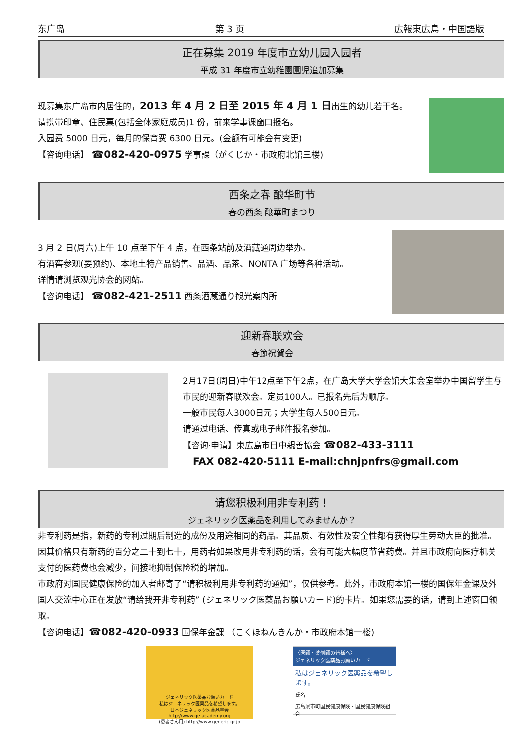东广岛 第 3 页 広報東広島・中国語版
正在募集 2019 年度市立幼儿园入园者
平成 31 年度市立幼稚園園児追加募集
现募集东广岛市内居住的，2013 年 4 月 2 日至 2015 年 4 月 1 日出生的幼儿若干名。
请携带印章、住民票(包括全体家庭成员)1 份，前来学事课窗口报名。
入园费 5000 日元，每月的保育费 6300 日元。(金额有可能会有变更)
【咨询电话】 ☎082-420-0975 学事課（がくじか・市政府北馆三楼)
西条之春 酿华町节
春の西条 醸華町まつり
3 月 2 日(周六)上午 10 点至下午 4 点，在西条站前及酒藏通周边举办。
有酒窖参观(要预约)、本地土特产品销售、品酒、品茶、NONTA 广场等各种活动。
详情请浏览观光协会的网站。
【咨询电话】 ☎082-421-2511 西条酒蔵通り観光案内所
迎新春联欢会
春節祝賀会
2月17日(周日)中午12点至下午2点，在广岛大学大学会馆大集会室举办中国留学生与市民的迎新春联欢会。定员100人。已报名先后为顺序。
一般市民每人3000日元；大学生每人500日元。
请通过电话、传真或电子邮件报名参加。
【咨询·申请】東広島市日中親善協会 ☎082-433-3111
FAX 082-420-5111 E-mail:chnjpnfrs@gmail.com
请您积极利用非专利药！
ジェネリック医薬品を利用してみませんか？
非专利药是指，新药的专利过期后制造的成份及用途相同的药品。其品质、有效性及安全性都有获得厚生劳动大臣的批准。因其价格只有新药的百分之二十到七十，用药者如果改用非专利药的话，会有可能大幅度节省药费。并且市政府向医疗机关支付的医药费也会减少，间接地抑制保险税的增加。
市政府对国民健康保险的加入者邮寄了“请积极利用非专利药的通知”，仅供参考。此外，市政府本馆一楼的国保年金课及外国人交流中心正在发放“请给我开非专利药” (ジェネリック医薬品お願いカード)的卡片。如果您需要的话，请到上述窗口领取。
【咨询电话】☎082-420-0933 国保年金課 （こくほねんきんか・市政府本馆一楼)
ジェネリック医薬品お願いカード
私はジェネリック医薬品を希望します。
日本ジェネリック医薬品学会
http://www.ge-academy.org
(患者さん用) http://www.generic.gr.jp
〈医師・薬剤師の皆様へ〉
ジェネリック医薬品お願いカード
私はジェネリック医薬品を希望します。
氏名
広島県市町国民健康保険・国民健康保険組合